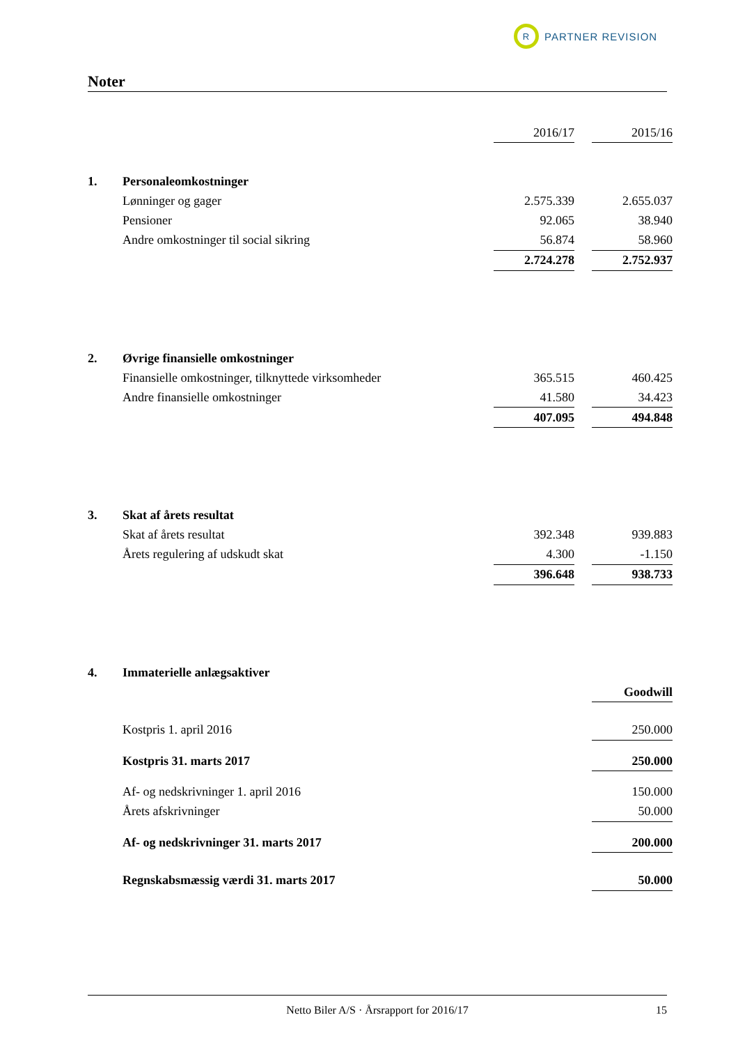R
PARTNER REVISION
Noter
| | | 2016/17 | | 2015/16 |
| 1. | Personaleomkostninger | | | |
| | Lønninger og gager | 2.575.339 | | 2.655.037 |
| | Pensioner | 92.065 | | 38.940 |
| | Andre omkostninger til social sikring | 56.874 | | 58.960 |
| | | 2.724.278 | | 2.752.937 |
| 2. | Øvrige finansielle omkostninger | | | |
| | Finansielle omkostninger, tilknyttede virksomheder | 365.515 | | 460.425 |
| | Andre finansielle omkostninger | 41.580 | | 34.423 |
| | | 407.095 | | 494.848 |
| 3. | Skat af årets resultat | | | |
| | Skat af årets resultat | 392.348 | | 939.883 |
| | Årets regulering af udskudt skat | 4.300 | | -1.150 |
| | | 396.648 | | 938.733 |
| 4. | Immaterielle anlægsaktiver | | | |
| | | | | Goodwill |
| | Kostpris 1. april 2016 | | | 250.000 |
| | Kostpris 31. marts 2017 | | | 250.000 |
| | Af- og nedskrivninger 1. april 2016 | | | 150.000 |
| | Årets afskrivninger | | | 50.000 |
| | Af- og nedskrivninger 31. marts 2017 | | | 200.000 |
| | Regnskabsmæssig værdi 31. marts 2017 | | | 50.000 |
Netto Biler A/S · Årsrapport for 2016/17 15